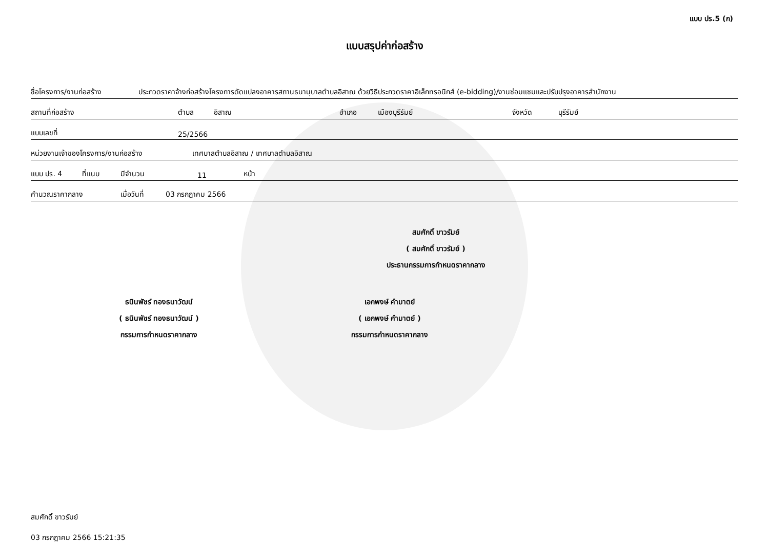แบบ ปร.5 (ก)
แบบสรุปค่าก่อสร้าง
ชื่อโครงการ/งานก่อสร้าง ประกวดราคาจ้างก่อสร้างโครงการดัดแปลงอาคารสถานธนานุบาลตำบลอิสาณ ด้วยวิธีประกวดราคาอิเล็กทรอนิกส์ (e-bidding)/งานซ่อมแซมและปรับปรุงอาคารสำนักงาน
สถานที่ก่อสร้าง ตำบล อิสาณ อำเภอ เมืองบุรีรัมย์ จังหวัด บุรีรัมย์
แบบเลขที่ 25/2566
หน่วยงานเจ้าของโครงการ/งานก่อสร้าง เทศบาลตำบลอิสาณ / เทศบาลตำบลอิสาณ
แบบ ปร. 4 ที่แนบ มีจำนวน 11 หน้า
คำนวณราคากลาง เมื่อวันที่ 03 กรกฎาคม 2566
สมศักดิ์ ขาวรัมย์
( สมศักดิ์ ขาวรัมย์ )
ประธานกรรมการกำหนดราคากลาง
ธนินพัชร์ ทองธนาวัฒน์
( ธนินพัชร์ ทองธนาวัฒน์ )
กรรมการกำหนดราคากลาง
เอกพงษ์ คำมาตย์
( เอกพงษ์ คำมาตย์ )
กรรมการกำหนดราคากลาง
สมศักดิ์ ขาวรัมย์
03 กรกฎาคม 2566 15:21:35